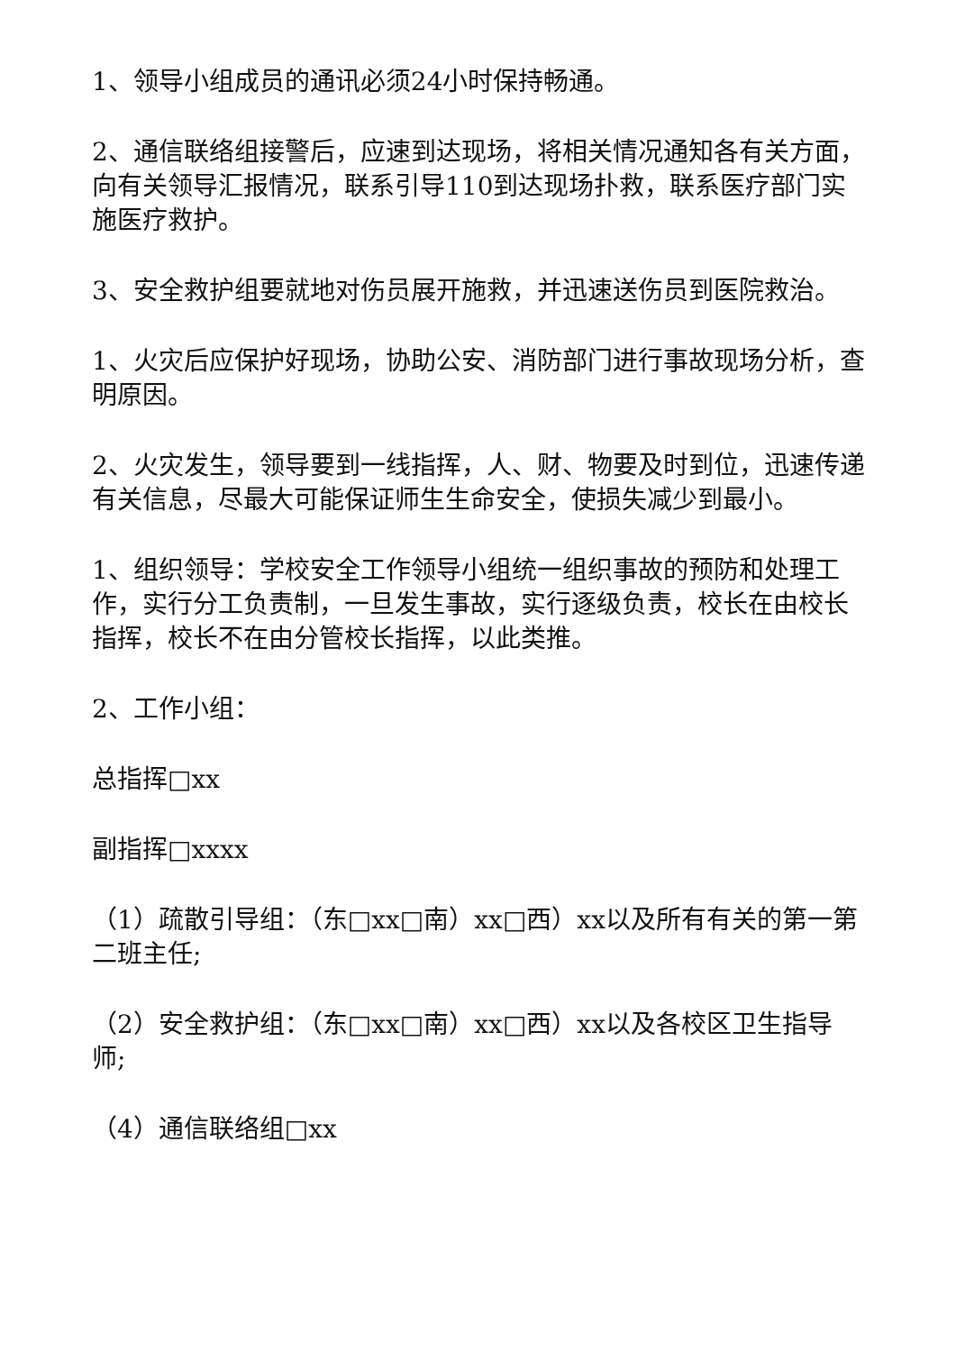1、领导小组成员的通讯必须24小时保持畅通。
2、通信联络组接警后，应速到达现场，将相关情况通知各有关方面，向有关领导汇报情况，联系引导110到达现场扑救，联系医疗部门实施医疗救护。
3、安全救护组要就地对伤员展开施救，并迅速送伤员到医院救治。
1、火灾后应保护好现场，协助公安、消防部门进行事故现场分析，查明原因。
2、火灾发生，领导要到一线指挥，人、财、物要及时到位，迅速传递有关信息，尽最大可能保证师生生命安全，使损失减少到最小。
1、组织领导：学校安全工作领导小组统一组织事故的预防和处理工作，实行分工负责制，一旦发生事故，实行逐级负责，校长在由校长指挥，校长不在由分管校长指挥，以此类推。
2、工作小组：
总指挥□xx
副指挥□xxxx
（1）疏散引导组：（东□xx□南）xx□西）xx以及所有有关的第一第二班主任;
（2）安全救护组：（东□xx□南）xx□西）xx以及各校区卫生指导师;
（4）通信联络组□xx